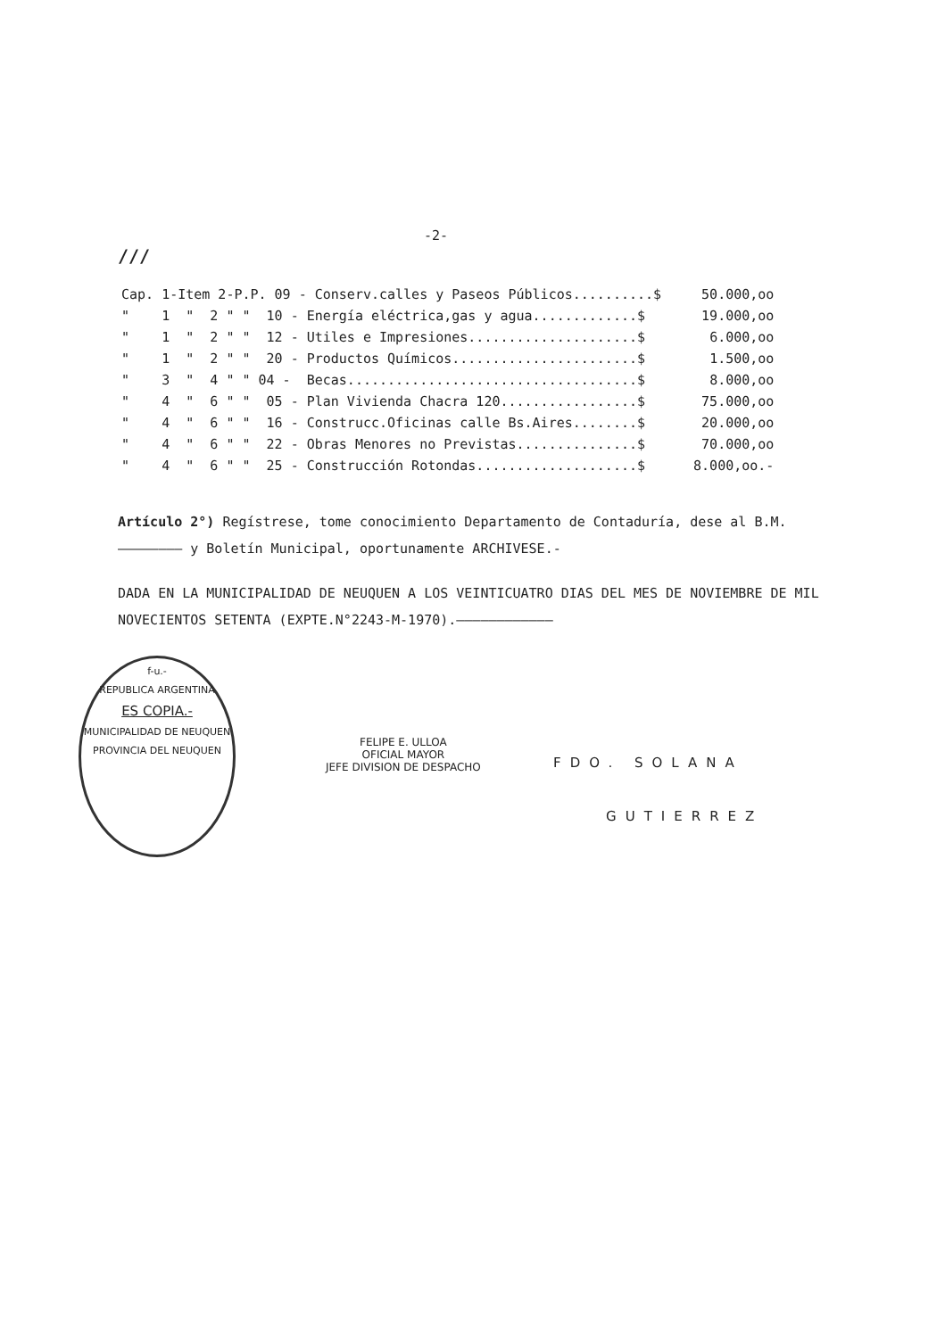-2-
///
| Cap. 1-Item 2-P.P. 09 - Conserv.calles y Paseos Públicos..........$ | 50.000,oo |
| " 1 " 2 " " 10 - Energía eléctrica,gas y agua.............$ | 19.000,oo |
| " 1 " 2 " " 12 - Utiles e Impresiones.....................$ | 6.000,oo |
| " 1 " 2 " " 20 - Productos Químicos.......................$ | 1.500,oo |
| " 3 " 4 " " 04 - Becas....................................$ | 8.000,oo |
| " 4 " 6 " " 05 - Plan Vivienda Chacra 120.................$ | 75.000,oo |
| " 4 " 6 " " 16 - Construcc.Oficinas calle Bs.Aires........$ | 20.000,oo |
| " 4 " 6 " " 22 - Obras Menores no Previstas...............$ | 70.000,oo |
| " 4 " 6 " " 25 - Construcción Rotondas....................$ | 8.000,oo.- |
Artículo 2°) Regístrese, tome conocimiento Departamento de Contaduría, dese al B.M.
———————— y Boletín Municipal, oportunamente ARCHIVESE.-
DADA EN LA MUNICIPALIDAD DE NEUQUEN A LOS VEINTICUATRO DIAS DEL MES DE NOVIEMBRE DE MIL NOVECIENTOS SETENTA (EXPTE.N°2243-M-1970).————————————
f-u.-
REPUBLICA ARGENTINA
ES COPIA.-
MUNICIPALIDAD DE NEUQUEN
PROVINCIA DEL NEUQUEN
FELIPE E. ULLOA
OFICIAL MAYOR
JEFE DIVISION DE DESPACHO
FDO. SOLANA
GUTIERREZ